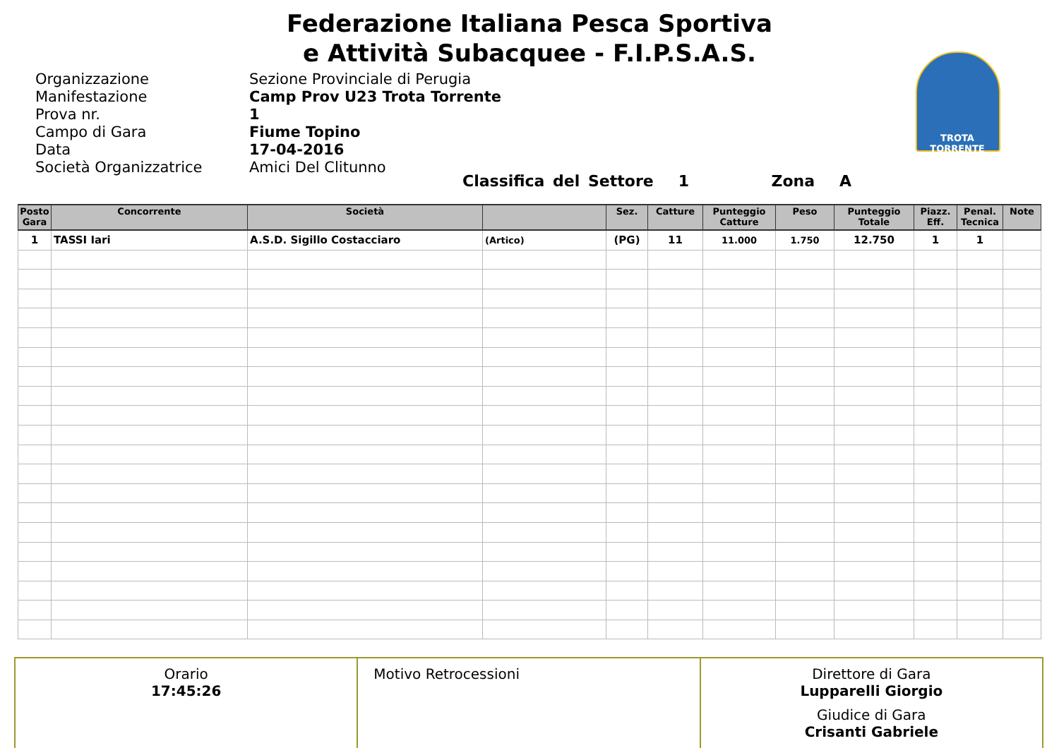Federazione Italiana Pesca Sportiva
e Attività Subacquee - F.I.P.S.A.S.
TROTA TORRENTE
Organizzazione Sezione Provinciale di Perugia
Manifestazione Camp Prov U23 Trota Torrente
Prova nr. 1
Campo di Gara Fiume Topino
Data 17-04-2016
Società Organizzatrice Amici Del Clitunno
Classifica del Settore 1 Zona A
| Posto Gara | Concorrente | Società | | Sez. | Catture | Punteggio Catture | Peso | Punteggio Totale | Piazz. Eff. | Penal. Tecnica | Note |
| --- | --- | --- | --- | --- | --- | --- | --- | --- | --- | --- | --- |
| 1 | TASSI Iari | A.S.D. Sigillo Costacciaro | (Artico) | (PG) | 11 | 11.000 | 1.750 | 12.750 | 1 | 1 | |
| Orario 17:45:26 | Motivo Retrocessioni | Direttore di Gara Lupparelli Giorgio Giudice di Gara Crisanti Gabriele |